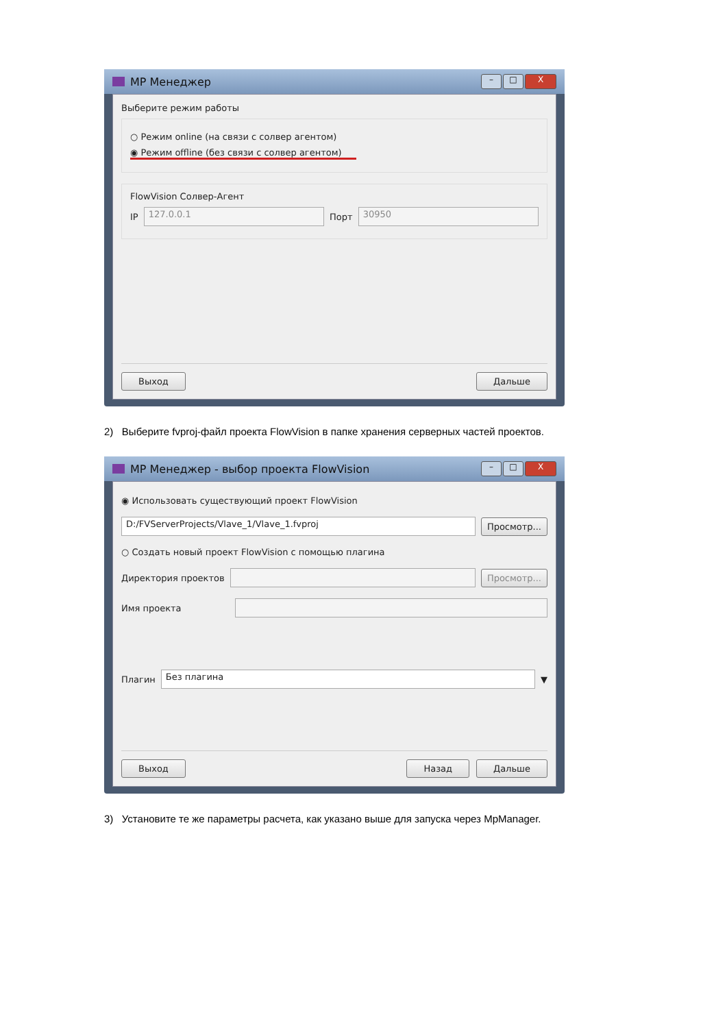MP Менеджер
– □ X
Выберите режим работы
○ Режим online (на связи с солвер агентом)
◉ Режим offline (без связи с солвер агентом)
FlowVision Солвер-Агент
IP 127.0.0.1 Порт 30950
Выход Дальше
2) Выберите fvproj-файл проекта FlowVision в папке хранения серверных частей проектов.
MP Менеджер - выбор проекта FlowVision
– □ X
◉ Использовать существующий проект FlowVision
D:/FVServerProjects/Vlave_1/Vlave_1.fvproj Просмотр...
○ Создать новый проект FlowVision с помощью плагина
Директория проектов Просмотр...
Имя проекта
Плагин Без плагина ▼
Выход Назад Дальше
3) Установите те же параметры расчета, как указано выше для запуска через MpManager.